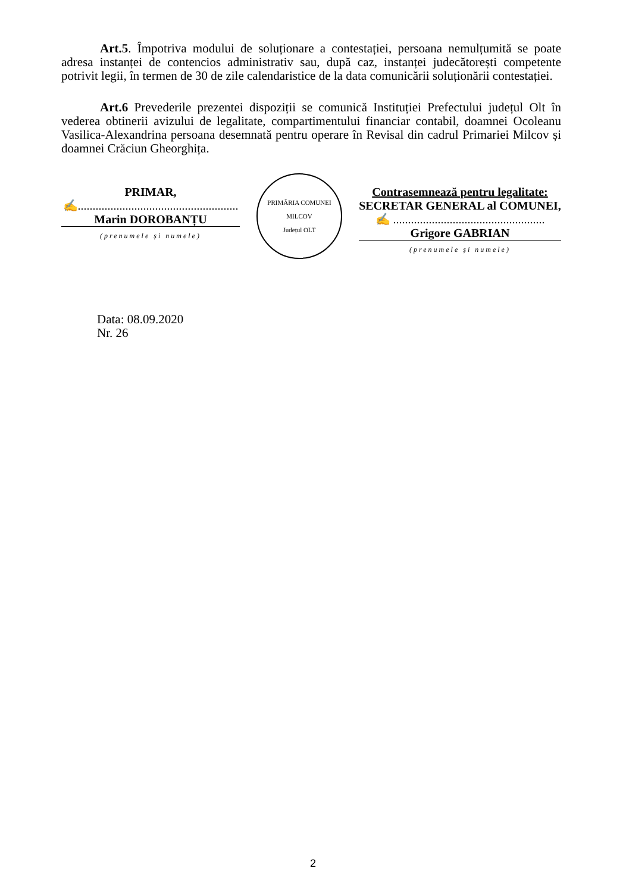Art.5. Împotriva modului de soluționare a contestației, persoana nemulțumită se poate adresa instanței de contencios administrativ sau, după caz, instanței judecătorești competente potrivit legii, în termen de 30 de zile calendaristice de la data comunicării soluționării contestației.
Art.6 Prevederile prezentei dispoziții se comunică Instituției Prefectului județul Olt în vederea obtinerii avizului de legalitate, compartimentului financiar contabil, doamnei Ocoleanu Vasilica-Alexandrina persoana desemnată pentru operare în Revisal din cadrul Primariei Milcov și doamnei Crăciun Gheorghița.
PRIMAR,
✍......................................................
Marin DOROBANȚU
(prenumele și numele)
PRIMĂRIA COMUNEI MILCOV
Județul OLT
Contrasemnează pentru legalitate:
SECRETAR GENERAL al COMUNEI,
✍ ...................................................
Grigore GABRIAN
(prenumele și numele)
Data: 08.09.2020
Nr. 26
2